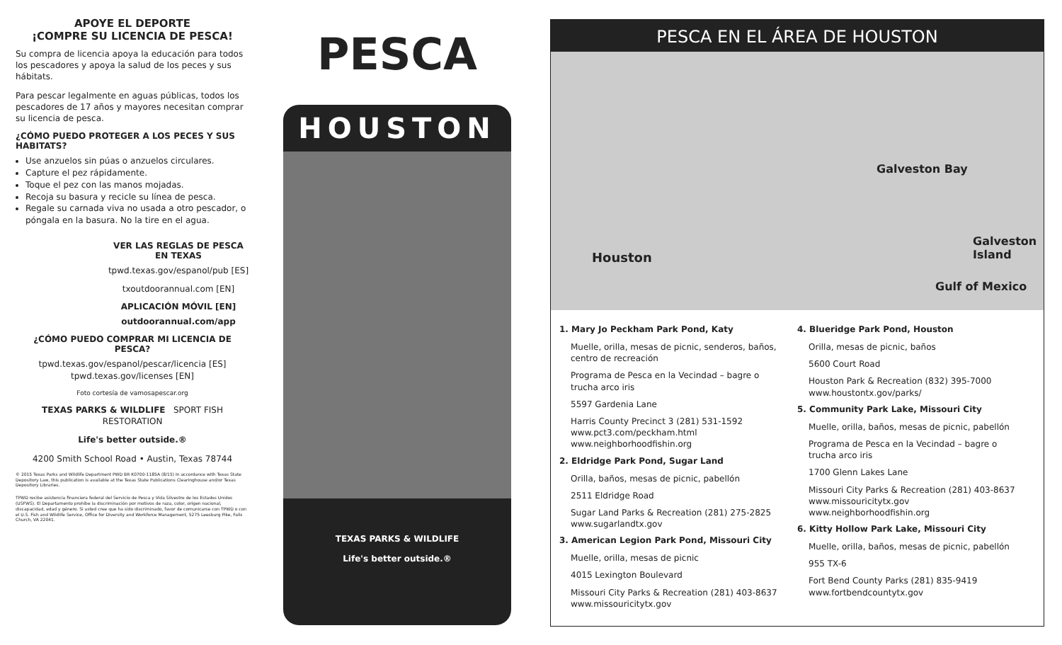APOYE EL DEPORTE
¡COMPRE SU LICENCIA DE PESCA!
Su compra de licencia apoya la educación para todos los pescadores y apoya la salud de los peces y sus hábitats.
Para pescar legalmente en aguas públicas, todos los pescadores de 17 años y mayores necesitan comprar su licencia de pesca.
¿CÓMO PUEDO PROTEGER A LOS PECES Y SUS HABITATS?
Use anzuelos sin púas o anzuelos circulares.
Capture el pez rápidamente.
Toque el pez con las manos mojadas.
Recoja su basura y recicle su línea de pesca.
Regale su carnada viva no usada a otro pescador, o póngala en la basura. No la tire en el agua.
VER LAS REGLAS DE PESCA EN TEXAS
tpwd.texas.gov/espanol/pub [ES]
txoutdoorannual.com [EN]
APLICACIÓN MÓVIL [EN]
outdoorannual.com/app
¿CÓMO PUEDO COMPRAR MI LICENCIA DE PESCA?
tpwd.texas.gov/espanol/pescar/licencia [ES]
tpwd.texas.gov/licenses [EN]
Foto cortesía de vamosapescar.org
TEXAS PARKS & WILDLIFE SPORT FISH RESTORATION
Life's better outside.®
4200 Smith School Road • Austin, Texas 78744
© 2015 Texas Parks and Wildlife Department PWD BR K0700-1185A (8/15) In accordance with Texas State Depository Law, this publication is available at the Texas State Publications Clearinghouse and/or Texas Depository Libraries.
TPWD recibe asistencia financiera federal del Servicio de Pesca y Vida Silvestre de los Estados Unidos (USFWS). El Departamento prohíbe la discriminación por motivos de raza, color, origen nacional, discapacidad, edad y género. Si usted cree que ha sido discriminado, favor de comunicarse con TPWD o con el U.S. Fish and Wildlife Service, Office for Diversity and Workforce Management, 5275 Leesburg Pike, Falls Church, VA 22041.
PESCA
HOUSTON
TEXAS PARKS & WILDLIFE
Life's better outside.®
PESCA EN EL ÁREA DE HOUSTON
Houston
Galveston Bay
Galveston Island
Gulf of Mexico
1. Mary Jo Peckham Park Pond, Katy
Muelle, orilla, mesas de picnic, senderos, baños, centro de recreación
Programa de Pesca en la Vecindad – bagre o trucha arco iris
5597 Gardenia Lane
Harris County Precinct 3 (281) 531-1592
www.pct3.com/peckham.html
www.neighborhoodfishin.org
2. Eldridge Park Pond, Sugar Land
Orilla, baños, mesas de picnic, pabellón
2511 Eldridge Road
Sugar Land Parks & Recreation (281) 275-2825
www.sugarlandtx.gov
3. American Legion Park Pond, Missouri City
Muelle, orilla, mesas de picnic
4015 Lexington Boulevard
Missouri City Parks & Recreation (281) 403-8637
www.missouricitytx.gov
4. Blueridge Park Pond, Houston
Orilla, mesas de picnic, baños
5600 Court Road
Houston Park & Recreation (832) 395-7000
www.houstontx.gov/parks/
5. Community Park Lake, Missouri City
Muelle, orilla, baños, mesas de picnic, pabellón
Programa de Pesca en la Vecindad – bagre o trucha arco iris
1700 Glenn Lakes Lane
Missouri City Parks & Recreation (281) 403-8637
www.missouricitytx.gov
www.neighborhoodfishin.org
6. Kitty Hollow Park Lake, Missouri City
Muelle, orilla, baños, mesas de picnic, pabellón
955 TX-6
Fort Bend County Parks (281) 835-9419
www.fortbendcountytx.gov